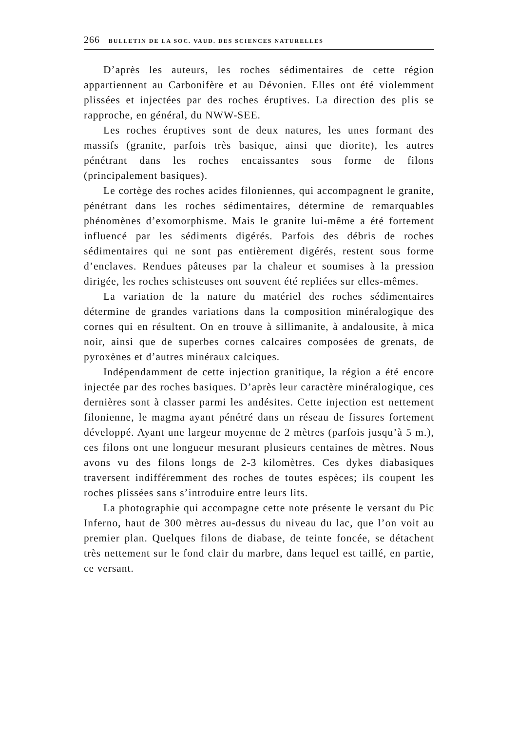266 BULLETIN DE LA SOC. VAUD. DES SCIENCES NATURELLES
D’après les auteurs, les roches sédimentaires de cette région appartiennent au Carbonifère et au Dévonien. Elles ont été violemment plissées et injectées par des roches éruptives. La direction des plis se rapproche, en général, du NWW-SEE.
Les roches éruptives sont de deux natures, les unes formant des massifs (granite, parfois très basique, ainsi que diorite), les autres pénétrant dans les roches encaissantes sous forme de filons (principalement basiques).
Le cortège des roches acides filoniennes, qui accompagnent le granite, pénétrant dans les roches sédimentaires, détermine de remarquables phénomènes d’exomorphisme. Mais le granite lui-même a été fortement influencé par les sédiments digérés. Parfois des débris de roches sédimentaires qui ne sont pas entièrement digérés, restent sous forme d’enclaves. Rendues pâteuses par la chaleur et soumises à la pression dirigée, les roches schisteuses ont souvent été repliées sur elles-mêmes.
La variation de la nature du matériel des roches sédimentaires détermine de grandes variations dans la composition minéralogique des cornes qui en résultent. On en trouve à sillimanite, à andalousite, à mica noir, ainsi que de superbes cornes calcaires composées de grenats, de pyroxènes et d’autres minéraux calciques.
Indépendamment de cette injection granitique, la région a été encore injectée par des roches basiques. D’après leur caractère minéralogique, ces dernières sont à classer parmi les andésites. Cette injection est nettement filonienne, le magma ayant pénétré dans un réseau de fissures fortement développé. Ayant une largeur moyenne de 2 mètres (parfois jusqu’à 5 m.), ces filons ont une longueur mesurant plusieurs centaines de mètres. Nous avons vu des filons longs de 2-3 kilomètres. Ces dykes diabasiques traversent indifféremment des roches de toutes espèces; ils coupent les roches plissées sans s’introduire entre leurs lits.
La photographie qui accompagne cette note présente le versant du Pic Inferno, haut de 300 mètres au-dessus du niveau du lac, que l’on voit au premier plan. Quelques filons de diabase, de teinte foncée, se détachent très nettement sur le fond clair du marbre, dans lequel est taillé, en partie, ce versant.